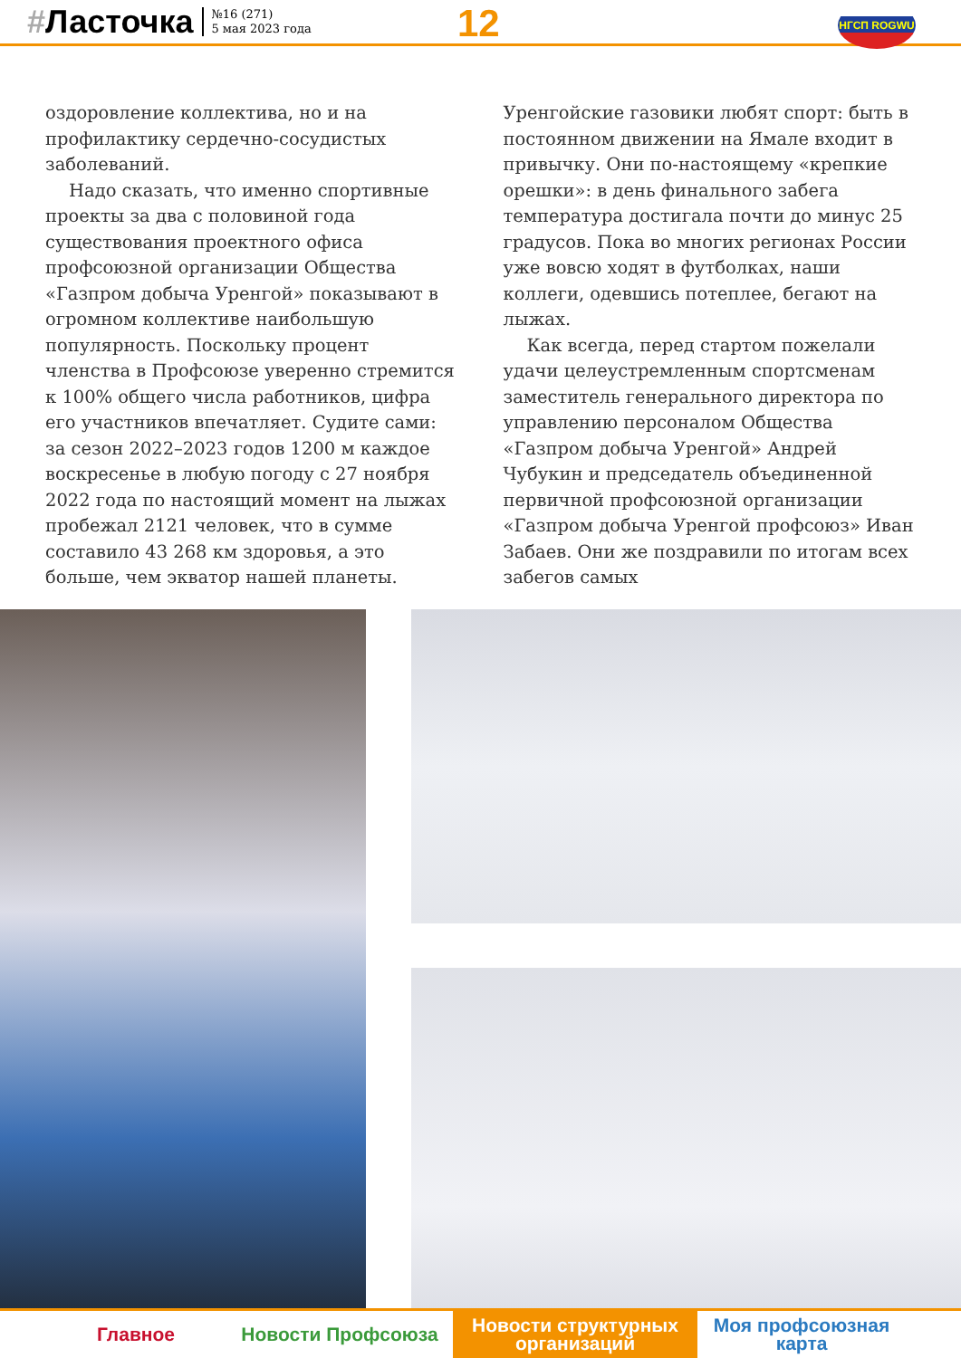#Ласточка
№16 (271)
5 мая 2023 года
12 НГСП ROGWU
оздоровление коллектива, но и на профилактику сердечно-сосудистых заболеваний.
Надо сказать, что именно спортивные проекты за два с половиной года существования проектного офиса профсоюзной организации Общества «Газпром добыча Уренгой» показывают в огромном коллективе наибольшую популярность. Поскольку процент членства в Профсоюзе уверенно стремится к 100% общего числа работников, цифра его участников впечатляет. Судите сами: за сезон 2022–2023 годов 1200 м каждое воскресенье в любую погоду с 27 ноября 2022 года по настоящий момент на лыжах пробежал 2121 человек, что в сумме составило 43 268 км здоровья, а это больше, чем экватор нашей планеты.
Уренгойские газовики любят спорт: быть в постоянном движении на Ямале входит в привычку. Они по-настоящему «крепкие орешки»: в день финального забега температура достигала почти до минус 25 градусов. Пока во многих регионах России уже вовсю ходят в футболках, наши коллеги, одевшись потеплее, бегают на лыжах.
Как всегда, перед стартом пожелали удачи целеустремленным спортсменам заместитель генерального директора по управлению персоналом Общества «Газпром добыча Уренгой» Андрей Чубукин и председатель объединенной первичной профсоюзной организации «Газпром добыча Уренгой профсоюз» Иван Забаев. Они же поздравили по итогам всех забегов самых
Главное Новости Профсоюза Новости структурных
организаций
Моя профсоюзная
карта